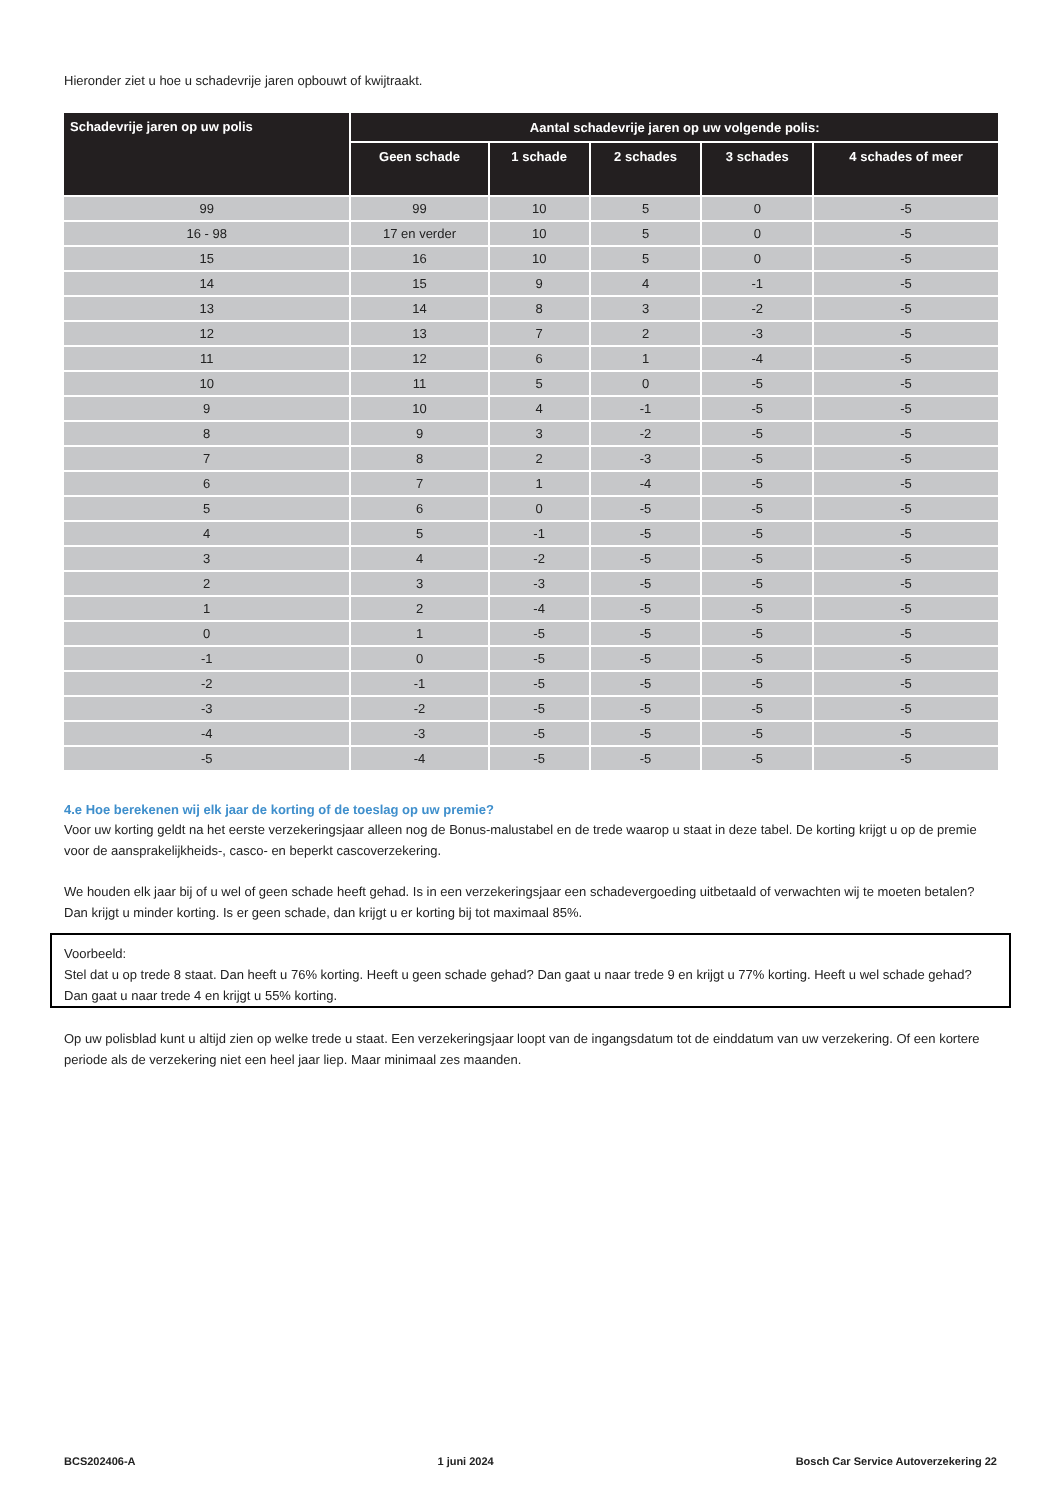Hieronder ziet u hoe u schadevrije jaren opbouwt of kwijtraakt.
| Schadevrije jaren op uw polis | Aantal schadevrije jaren op uw volgende polis: | | | | |
| --- | --- | --- | --- | --- | --- |
| | Geen schade | 1 schade | 2 schades | 3 schades | 4 schades of meer |
| 99 | 99 | 10 | 5 | 0 | -5 |
| 16 - 98 | 17 en verder | 10 | 5 | 0 | -5 |
| 15 | 16 | 10 | 5 | 0 | -5 |
| 14 | 15 | 9 | 4 | -1 | -5 |
| 13 | 14 | 8 | 3 | -2 | -5 |
| 12 | 13 | 7 | 2 | -3 | -5 |
| 11 | 12 | 6 | 1 | -4 | -5 |
| 10 | 11 | 5 | 0 | -5 | -5 |
| 9 | 10 | 4 | -1 | -5 | -5 |
| 8 | 9 | 3 | -2 | -5 | -5 |
| 7 | 8 | 2 | -3 | -5 | -5 |
| 6 | 7 | 1 | -4 | -5 | -5 |
| 5 | 6 | 0 | -5 | -5 | -5 |
| 4 | 5 | -1 | -5 | -5 | -5 |
| 3 | 4 | -2 | -5 | -5 | -5 |
| 2 | 3 | -3 | -5 | -5 | -5 |
| 1 | 2 | -4 | -5 | -5 | -5 |
| 0 | 1 | -5 | -5 | -5 | -5 |
| -1 | 0 | -5 | -5 | -5 | -5 |
| -2 | -1 | -5 | -5 | -5 | -5 |
| -3 | -2 | -5 | -5 | -5 | -5 |
| -4 | -3 | -5 | -5 | -5 | -5 |
| -5 | -4 | -5 | -5 | -5 | -5 |
4.e Hoe berekenen wij elk jaar de korting of de toeslag op uw premie?
Voor uw korting geldt na het eerste verzekeringsjaar alleen nog de Bonus-malustabel en de trede waarop u staat in deze tabel. De korting krijgt u op de premie voor de aanspra­kelijkheids-, casco- en beperkt cascoverzekering.
We houden elk jaar bij of u wel of geen schade heeft gehad. Is in een verzekeringsjaar een schadevergoeding uitbetaald of verwachten wij te moeten betalen? Dan krijgt u minder korting. Is er geen schade, dan krijgt u er korting bij tot maximaal 85%.
Voorbeeld:
Stel dat u op trede 8 staat. Dan heeft u 76% korting. Heeft u geen schade gehad? Dan gaat u naar trede 9 en krijgt u 77% korting. Heeft u wel schade gehad? Dan gaat u naar trede 4 en krijgt u 55% korting.
Op uw polisblad kunt u altijd zien op welke trede u staat. Een verzekeringsjaar loopt van de ingangsdatum tot de einddatum van uw verzekering. Of een kortere periode als de verzekering niet een heel jaar liep. Maar minimaal zes maanden.
BCS202406-A 1 juni 2024 Bosch Car Service Autoverzekering 22